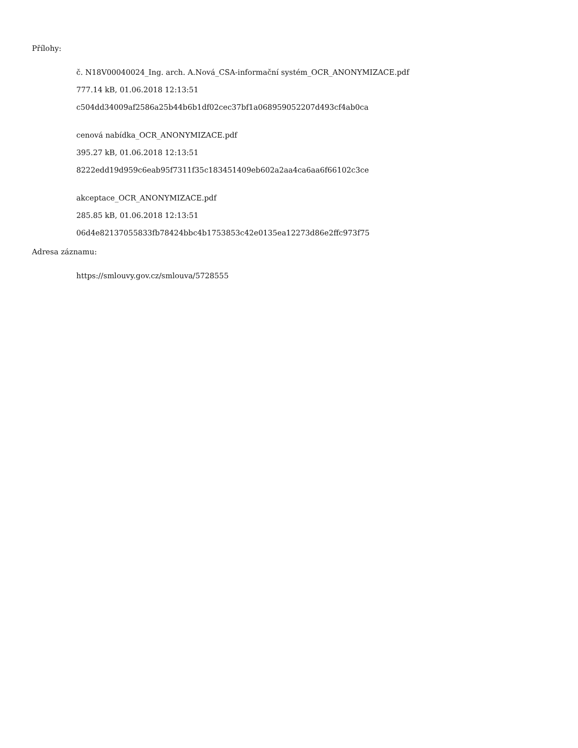Přílohy:
č. N18V00040024_Ing. arch. A.Nová_CSA-informační systém_OCR_ANONYMIZACE.pdf
777.14 kB, 01.06.2018 12:13:51
c504dd34009af2586a25b44b6b1df02cec37bf1a068959052207d493cf4ab0ca
cenová nabídka_OCR_ANONYMIZACE.pdf
395.27 kB, 01.06.2018 12:13:51
8222edd19d959c6eab95f7311f35c183451409eb602a2aa4ca6aa6f66102c3ce
akceptace_OCR_ANONYMIZACE.pdf
285.85 kB, 01.06.2018 12:13:51
06d4e82137055833fb78424bbc4b1753853c42e0135ea12273d86e2ffc973f75
Adresa záznamu:
https://smlouvy.gov.cz/smlouva/5728555